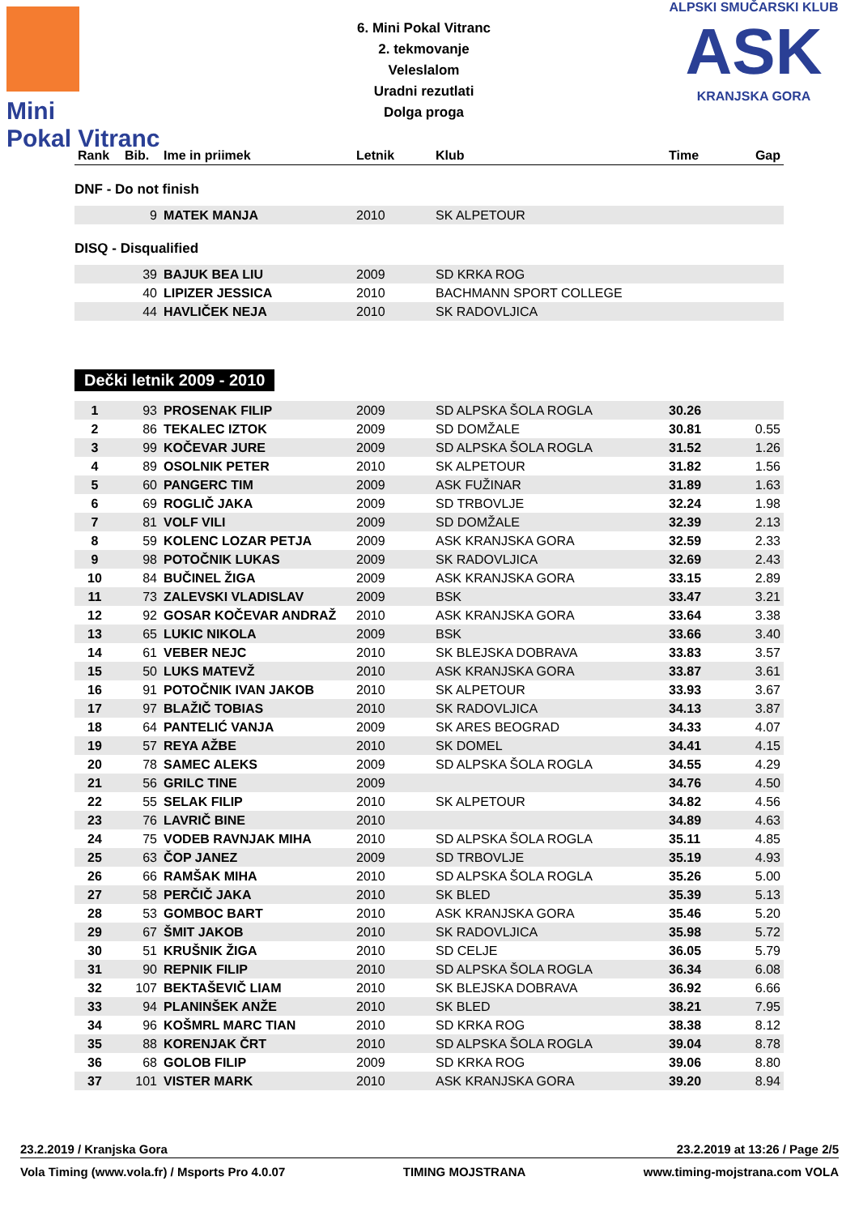Mini
Pokal Vitranc
6. Mini Pokal Vitranc
2. tekmovanje
Veleslalom
Uradni rezutlati
Dolga proga
ALPSKI SMUČARSKI KLUB
ASK
KRANJSKA GORA
| Rank | Bib. | Ime in priimek | Letnik | Klub | Time | Gap |
| --- | --- | --- | --- | --- | --- | --- |
DNF - Do not finish
| | 9 | MATEK MANJA | 2010 | SK ALPETOUR | | |
DISQ - Disqualified
| | 39 | BAJUK BEA LIU | 2009 | SD KRKA ROG | | |
| | 40 | LIPIZER JESSICA | 2010 | BACHMANN SPORT COLLEGE | | |
| | 44 | HAVLIČEK NEJA | 2010 | SK RADOVLJICA | | |
Dečki letnik 2009 - 2010
| 1 | 93 | PROSENAK FILIP | 2009 | SD ALPSKA ŠOLA ROGLA | 30.26 | |
| 2 | 86 | TEKALEC IZTOK | 2009 | SD DOMŽALE | 30.81 | 0.55 |
| 3 | 99 | KOČEVAR JURE | 2009 | SD ALPSKA ŠOLA ROGLA | 31.52 | 1.26 |
| 4 | 89 | OSOLNIK PETER | 2010 | SK ALPETOUR | 31.82 | 1.56 |
| 5 | 60 | PANGERC TIM | 2009 | ASK FUŽINAR | 31.89 | 1.63 |
| 6 | 69 | ROGLIČ JAKA | 2009 | SD TRBOVLJE | 32.24 | 1.98 |
| 7 | 81 | VOLF VILI | 2009 | SD DOMŽALE | 32.39 | 2.13 |
| 8 | 59 | KOLENC LOZAR PETJA | 2009 | ASK KRANJSKA GORA | 32.59 | 2.33 |
| 9 | 98 | POTOČNIK LUKAS | 2009 | SK RADOVLJICA | 32.69 | 2.43 |
| 10 | 84 | BUČINEL ŽIGA | 2009 | ASK KRANJSKA GORA | 33.15 | 2.89 |
| 11 | 73 | ZALEVSKI VLADISLAV | 2009 | BSK | 33.47 | 3.21 |
| 12 | 92 | GOSAR KOČEVAR ANDRAŽ | 2010 | ASK KRANJSKA GORA | 33.64 | 3.38 |
| 13 | 65 | LUKIC NIKOLA | 2009 | BSK | 33.66 | 3.40 |
| 14 | 61 | VEBER NEJC | 2010 | SK BLEJSKA DOBRAVA | 33.83 | 3.57 |
| 15 | 50 | LUKS MATEVŽ | 2010 | ASK KRANJSKA GORA | 33.87 | 3.61 |
| 16 | 91 | POTOČNIK IVAN JAKOB | 2010 | SK ALPETOUR | 33.93 | 3.67 |
| 17 | 97 | BLAŽIČ TOBIAS | 2010 | SK RADOVLJICA | 34.13 | 3.87 |
| 18 | 64 | PANTELIĆ VANJA | 2009 | SK ARES BEOGRAD | 34.33 | 4.07 |
| 19 | 57 | REYA AŽBE | 2010 | SK DOMEL | 34.41 | 4.15 |
| 20 | 78 | SAMEC ALEKS | 2009 | SD ALPSKA ŠOLA ROGLA | 34.55 | 4.29 |
| 21 | 56 | GRILC TINE | 2009 | | 34.76 | 4.50 |
| 22 | 55 | SELAK FILIP | 2010 | SK ALPETOUR | 34.82 | 4.56 |
| 23 | 76 | LAVRIČ BINE | 2010 | | 34.89 | 4.63 |
| 24 | 75 | VODEB RAVNJAK MIHA | 2010 | SD ALPSKA ŠOLA ROGLA | 35.11 | 4.85 |
| 25 | 63 | ČOP JANEZ | 2009 | SD TRBOVLJE | 35.19 | 4.93 |
| 26 | 66 | RAMŠAK MIHA | 2010 | SD ALPSKA ŠOLA ROGLA | 35.26 | 5.00 |
| 27 | 58 | PERČIČ JAKA | 2010 | SK BLED | 35.39 | 5.13 |
| 28 | 53 | GOMBOC BART | 2010 | ASK KRANJSKA GORA | 35.46 | 5.20 |
| 29 | 67 | ŠMIT JAKOB | 2010 | SK RADOVLJICA | 35.98 | 5.72 |
| 30 | 51 | KRUŠNIK ŽIGA | 2010 | SD CELJE | 36.05 | 5.79 |
| 31 | 90 | REPNIK FILIP | 2010 | SD ALPSKA ŠOLA ROGLA | 36.34 | 6.08 |
| 32 | 107 | BEKTAŠEVIČ LIAM | 2010 | SK BLEJSKA DOBRAVA | 36.92 | 6.66 |
| 33 | 94 | PLANINŠEK ANŽE | 2010 | SK BLED | 38.21 | 7.95 |
| 34 | 96 | KOŠMRL MARC TIAN | 2010 | SD KRKA ROG | 38.38 | 8.12 |
| 35 | 88 | KORENJAK ČRT | 2010 | SD ALPSKA ŠOLA ROGLA | 39.04 | 8.78 |
| 36 | 68 | GOLOB FILIP | 2009 | SD KRKA ROG | 39.06 | 8.80 |
| 37 | 101 | VISTER MARK | 2010 | ASK KRANJSKA GORA | 39.20 | 8.94 |
23.2.2019 / Kranjska Gora 23.2.2019 at 13:26 / Page 2/5
Vola Timing (www.vola.fr) / Msports Pro 4.0.07 TIMING MOJSTRANA www.timing-mojstrana.com VOLA